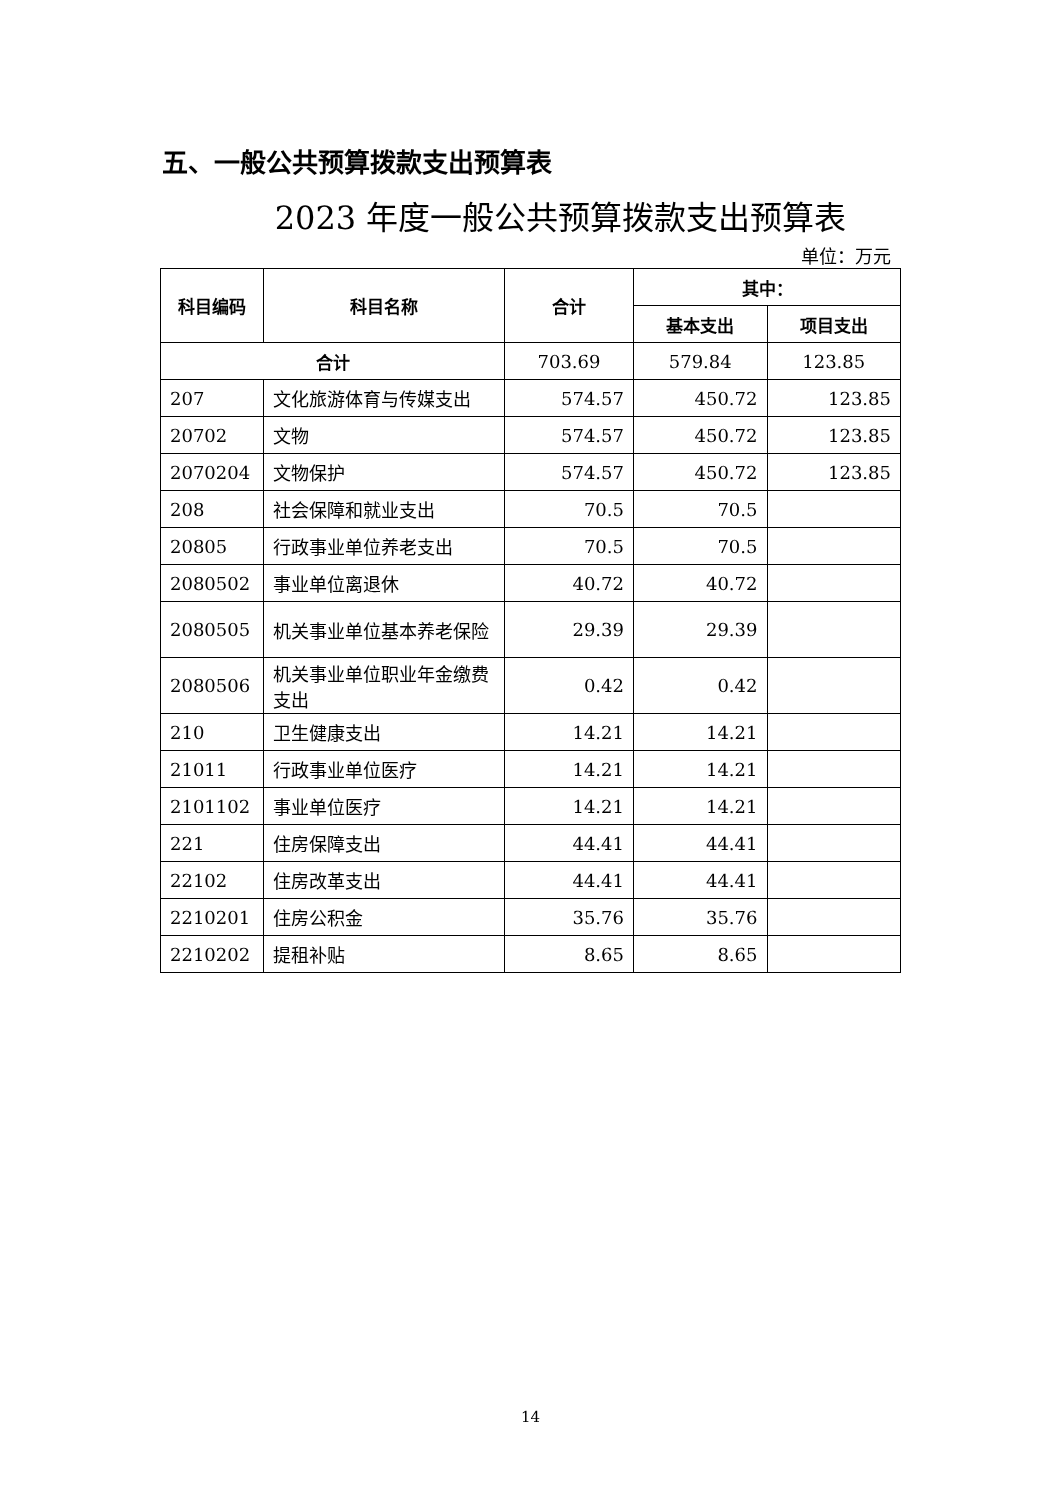五、一般公共预算拨款支出预算表
2023 年度一般公共预算拨款支出预算表
单位：万元
| 科目编码 | 科目名称 | 合计 | 其中： | |
| --- | --- | --- | --- | --- |
| | | | 基本支出 | 项目支出 |
| 合计 | | 703.69 | 579.84 | 123.85 |
| 207 | 文化旅游体育与传媒支出 | 574.57 | 450.72 | 123.85 |
| 20702 | 文物 | 574.57 | 450.72 | 123.85 |
| 2070204 | 文物保护 | 574.57 | 450.72 | 123.85 |
| 208 | 社会保障和就业支出 | 70.5 | 70.5 | |
| 20805 | 行政事业单位养老支出 | 70.5 | 70.5 | |
| 2080502 | 事业单位离退休 | 40.72 | 40.72 | |
| 2080505 | 机关事业单位基本养老保险 | 29.39 | 29.39 | |
| 2080506 | 机关事业单位职业年金缴费支出 | 0.42 | 0.42 | |
| 210 | 卫生健康支出 | 14.21 | 14.21 | |
| 21011 | 行政事业单位医疗 | 14.21 | 14.21 | |
| 2101102 | 事业单位医疗 | 14.21 | 14.21 | |
| 221 | 住房保障支出 | 44.41 | 44.41 | |
| 22102 | 住房改革支出 | 44.41 | 44.41 | |
| 2210201 | 住房公积金 | 35.76 | 35.76 | |
| 2210202 | 提租补贴 | 8.65 | 8.65 | |
14